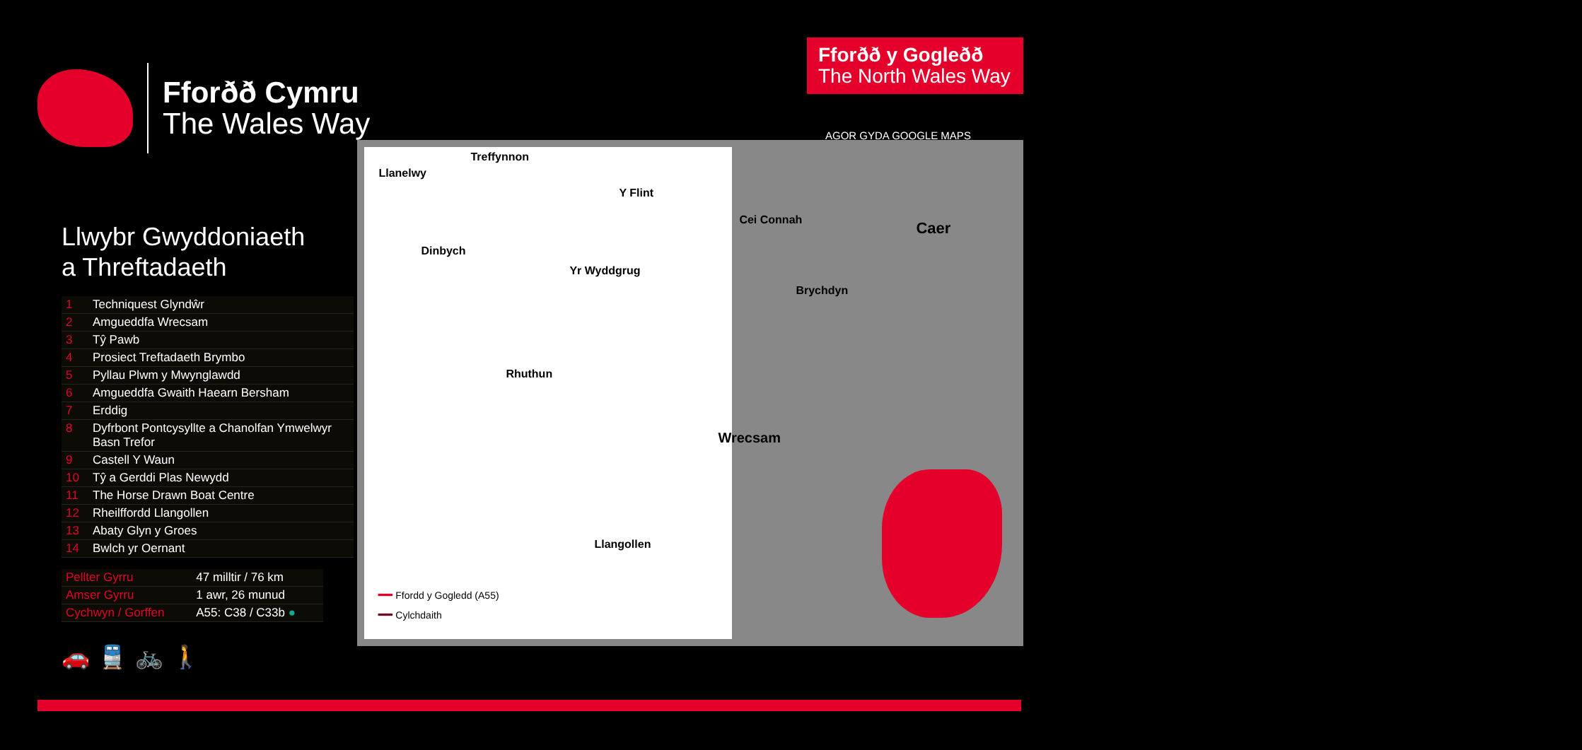Fforðð Cymru
The Wales Way
Fforðð y Gogleðð
The North Wales Way
AGOR GYDA GOOGLE MAPS
Llwybr Gwyddoniaeth
a Threftadaeth
| 1 | Techniquest Glyndŵr |
| 2 | Amgueddfa Wrecsam |
| 3 | Tŷ Pawb |
| 4 | Prosiect Treftadaeth Brymbo |
| 5 | Pyllau Plwm y Mwynglawdd |
| 6 | Amgueddfa Gwaith Haearn Bersham |
| 7 | Erddig |
| 8 | Dyfrbont Pontcysyllte a Chanolfan Ymwelwyr Basn Trefor |
| 9 | Castell Y Waun |
| 10 | Tŷ a Gerddi Plas Newydd |
| 11 | The Horse Drawn Boat Centre |
| 12 | Rheilffordd Llangollen |
| 13 | Abaty Glyn y Groes |
| 14 | Bwlch yr Oernant |
| Pellter Gyrru | 47 milltir / 76 km |
| Amser Gyrru | 1 awr, 26 munud |
| Cychwyn / Gorffen | A55: C38 / C33b ● |
🚗🚆🚲🚶
Treffynnon
Llanelwy
Y Flint
Cei Connah
Caer
Dinbych
Yr Wyddgrug
Brychdyn
Rhuthun
Wrecsam
Llangollen
━━ Ffordd y Gogledd (A55)
━━ Cylchdaith